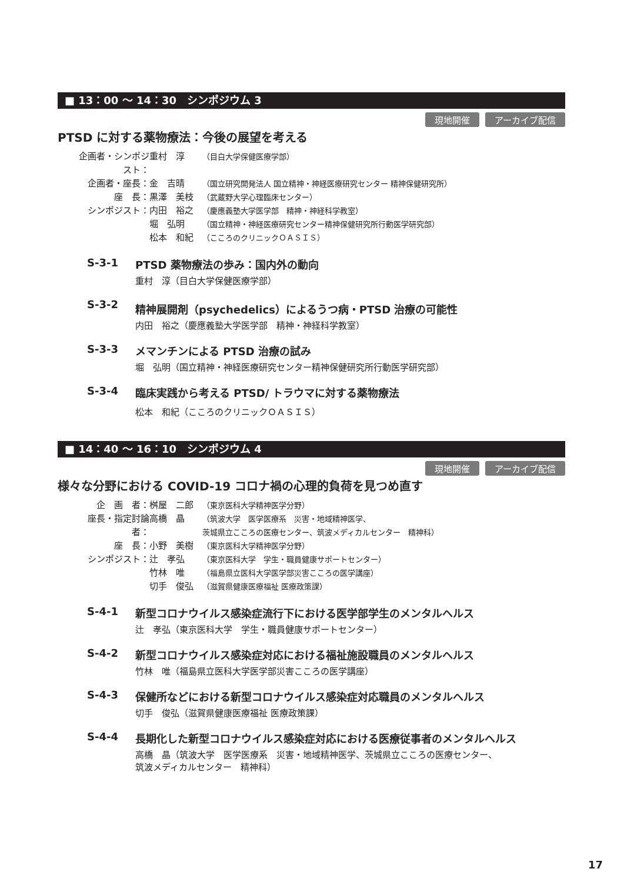■ 13：00 ～ 14：30　シンポジウム 3
現地開催 アーカイブ配信
PTSD に対する薬物療法：今後の展望を考える
企画者・シンポジスト： 重村　淳 （目白大学保健医療学部）
企画者・座長： 金　吉晴 （国立研究開発法人 国立精神・神経医療研究センター 精神保健研究所）
座　長： 黒澤　美枝 （武蔵野大学心理臨床センター）
シンポジスト： 内田　裕之 （慶應義塾大学医学部　精神・神経科学教室）
堀　弘明 （国立精神・神経医療研究センター精神保健研究所行動医学研究部）
松本　和紀 （こころのクリニックＯＡＳＩＳ）
S-3-1 PTSD 薬物療法の歩み：国内外の動向
重村　淳（目白大学保健医療学部）
S-3-2 精神展開剤（psychedelics）によるうつ病・PTSD 治療の可能性
内田　裕之（慶應義塾大学医学部　精神・神経科学教室）
S-3-3 メマンチンによる PTSD 治療の試み
堀　弘明（国立精神・神経医療研究センター精神保健研究所行動医学研究部）
S-3-4 臨床実践から考える PTSD/ トラウマに対する薬物療法
松本　和紀（こころのクリニックＯＡＳＩＳ）
■ 14：40 ～ 16：10　シンポジウム 4
現地開催 アーカイブ配信
様々な分野における COVID-19 コロナ禍の心理的負荷を見つめ直す
企　画　者： 桝屋　二郎 （東京医科大学精神医学分野）
座長・指定討論者： 高橋　晶 （筑波大学　医学医療系　災害・地域精神医学、
茨城県立こころの医療センター、筑波メディカルセンター　精神科）
座　長： 小野　美樹 （東京医科大学精神医学分野）
シンポジスト： 辻　孝弘 （東京医科大学　学生・職員健康サポートセンター）
竹林　唯 （福島県立医科大学医学部災害こころの医学講座）
切手　俊弘 （滋賀県健康医療福祉 医療政策課）
S-4-1 新型コロナウイルス感染症流行下における医学部学生のメンタルヘルス
辻　孝弘（東京医科大学　学生・職員健康サポートセンター）
S-4-2 新型コロナウイルス感染症対応における福祉施設職員のメンタルヘルス
竹林　唯（福島県立医科大学医学部災害こころの医学講座）
S-4-3 保健所などにおける新型コロナウイルス感染症対応職員のメンタルヘルス
切手　俊弘（滋賀県健康医療福祉 医療政策課）
S-4-4 長期化した新型コロナウイルス感染症対応における医療従事者のメンタルヘルス
高橋　晶（筑波大学　医学医療系　災害・地域精神医学、茨城県立こころの医療センター、
筑波メディカルセンター　精神科）
17